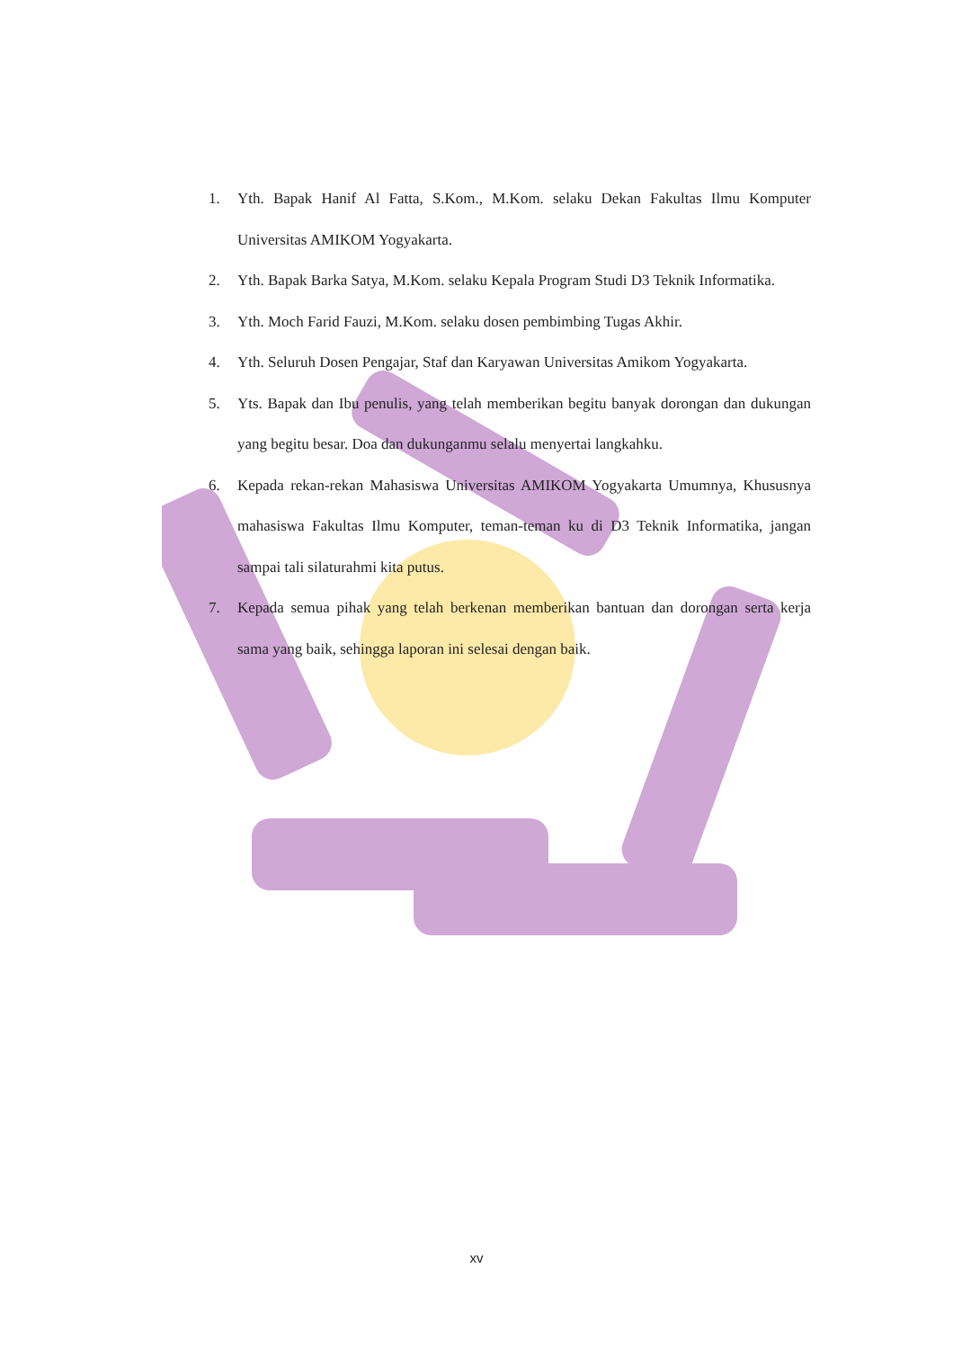1. Yth. Bapak Hanif Al Fatta, S.Kom., M.Kom. selaku Dekan Fakultas Ilmu Komputer Universitas AMIKOM Yogyakarta.
2. Yth. Bapak Barka Satya, M.Kom. selaku Kepala Program Studi D3 Teknik Informatika.
3. Yth. Moch Farid Fauzi, M.Kom. selaku dosen pembimbing Tugas Akhir.
4. Yth. Seluruh Dosen Pengajar, Staf dan Karyawan Universitas Amikom Yogyakarta.
5. Yts. Bapak dan Ibu penulis, yang telah memberikan begitu banyak dorongan dan dukungan yang begitu besar. Doa dan dukunganmu selalu menyertai langkahku.
6. Kepada rekan-rekan Mahasiswa Universitas AMIKOM Yogyakarta Umumnya, Khususnya mahasiswa Fakultas Ilmu Komputer, teman-teman ku di D3 Teknik Informatika, jangan sampai tali silaturahmi kita putus.
7. Kepada semua pihak yang telah berkenan memberikan bantuan dan dorongan serta kerja sama yang baik, sehingga laporan ini selesai dengan baik.
xv